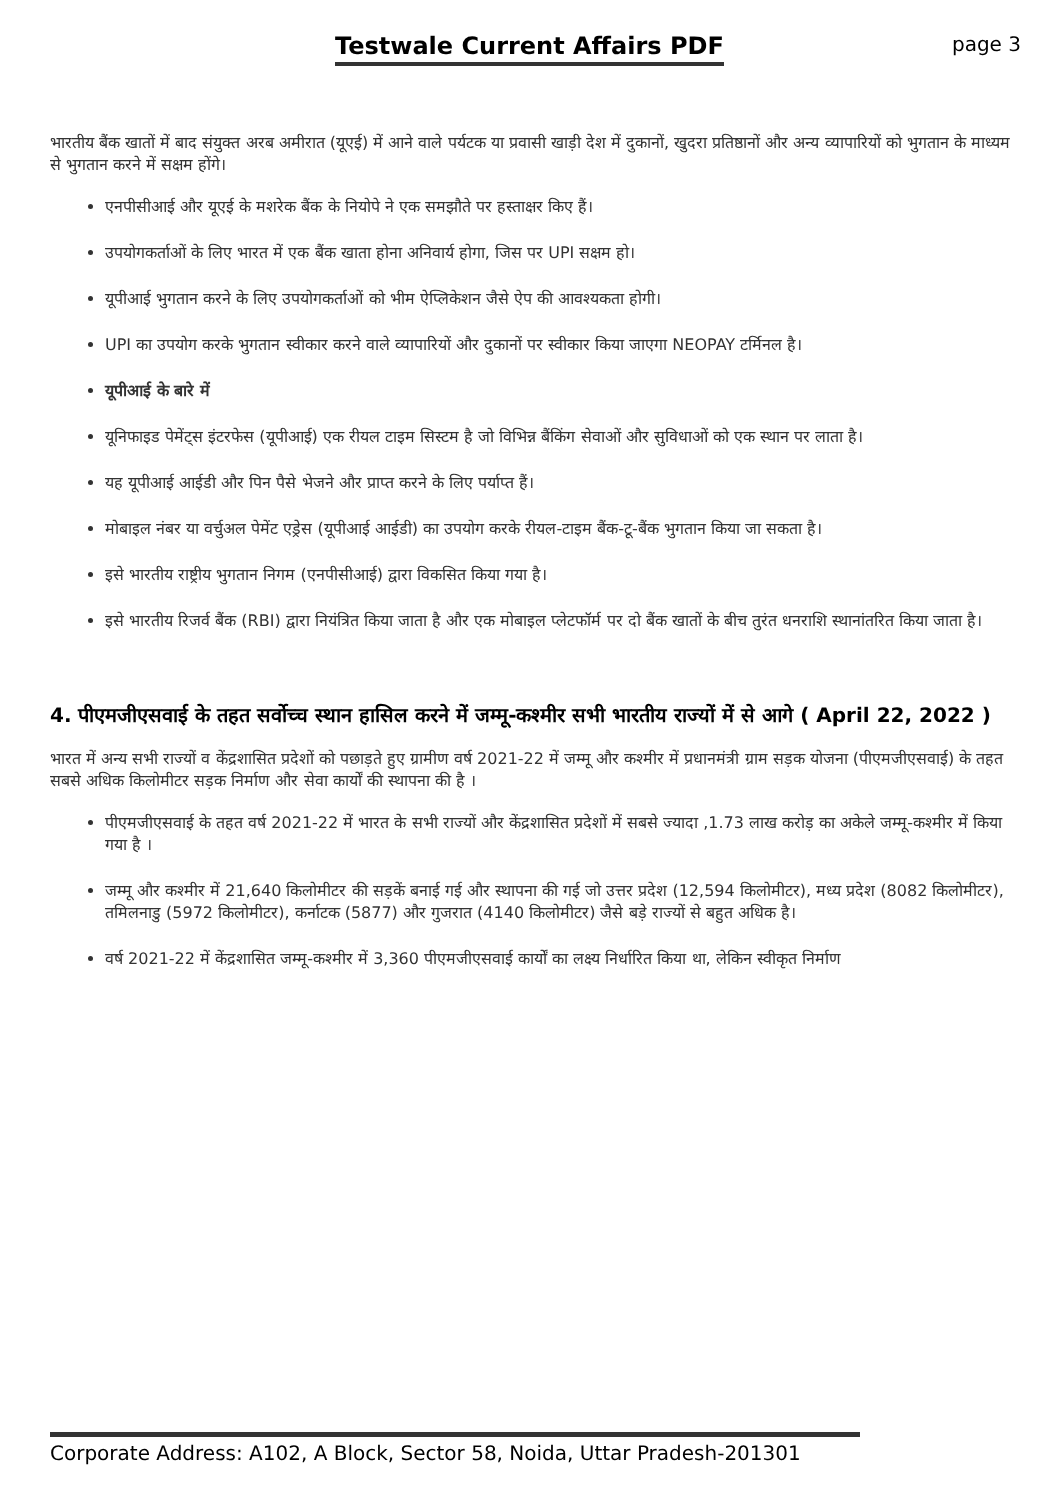Testwale Current Affairs PDF
page 3
भारतीय बैंक खातों में बाद संयुक्त अरब अमीरात (यूएई) में आने वाले पर्यटक या प्रवासी खाड़ी देश में दुकानों, खुदरा प्रतिष्ठानों और अन्य व्यापारियों को भुगतान के माध्यम से भुगतान करने में सक्षम होंगे।
एनपीसीआई और यूएई के मशरेक बैंक के नियोपे ने एक समझौते पर हस्ताक्षर किए हैं।
उपयोगकर्ताओं के लिए भारत में एक बैंक खाता होना अनिवार्य होगा, जिस पर UPI सक्षम हो।
यूपीआई भुगतान करने के लिए उपयोगकर्ताओं को भीम ऐप्लिकेशन जैसे ऐप की आवश्यकता होगी।
UPI का उपयोग करके भुगतान स्वीकार करने वाले व्यापारियों और दुकानों पर स्वीकार किया जाएगा NEOPAY टर्मिनल है।
यूपीआई के बारे में
यूनिफाइड पेमेंट्स इंटरफेस (यूपीआई) एक रीयल टाइम सिस्टम है जो विभिन्न बैंकिंग सेवाओं और सुविधाओं को एक स्थान पर लाता है।
यह यूपीआई आईडी और पिन पैसे भेजने और प्राप्त करने के लिए पर्याप्त हैं।
मोबाइल नंबर या वर्चुअल पेमेंट एड्रेस (यूपीआई आईडी) का उपयोग करके रीयल-टाइम बैंक-टू-बैंक भुगतान किया जा सकता है।
इसे भारतीय राष्ट्रीय भुगतान निगम (एनपीसीआई) द्वारा विकसित किया गया है।
इसे भारतीय रिजर्व बैंक (RBI) द्वारा नियंत्रित किया जाता है और एक मोबाइल प्लेटफॉर्म पर दो बैंक खातों के बीच तुरंत धनराशि स्थानांतरित किया जाता है।
4. पीएमजीएसवाई के तहत सर्वोच्च स्थान हासिल करने में जम्मू-कश्मीर सभी भारतीय राज्यों में से आगे ( April 22, 2022 )
भारत में अन्य सभी राज्यों व केंद्रशासित प्रदेशों को पछाड़ते हुए ग्रामीण वर्ष 2021-22 में जम्मू और कश्मीर में प्रधानमंत्री ग्राम सड़क योजना (पीएमजीएसवाई) के तहत सबसे अधिक किलोमीटर सड़क निर्माण और सेवा कार्यों की स्थापना की है ।
पीएमजीएसवाई के तहत वर्ष 2021-22 में भारत के सभी राज्यों और केंद्रशासित प्रदेशों में सबसे ज्यादा ,1.73 लाख करोड़ का अकेले जम्मू-कश्मीर में किया गया है ।
जम्मू और कश्मीर में 21,640 किलोमीटर की सड़कें बनाई गई और स्थापना की गई जो उत्तर प्रदेश (12,594 किलोमीटर), मध्य प्रदेश (8082 किलोमीटर), तमिलनाडु (5972 किलोमीटर), कर्नाटक (5877) और गुजरात (4140 किलोमीटर) जैसे बड़े राज्यों से बहुत अधिक है।
वर्ष 2021-22 में केंद्रशासित जम्मू-कश्मीर में 3,360 पीएमजीएसवाई कार्यों का लक्ष्य निर्धारित किया था, लेकिन स्वीकृत निर्माण
Corporate Address: A102, A Block, Sector 58, Noida, Uttar Pradesh-201301